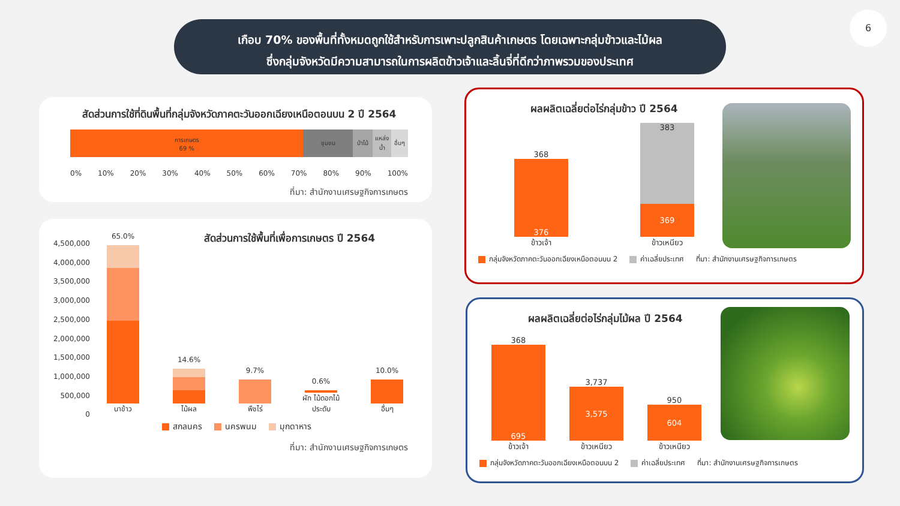เกือบ 70% ของพื้นที่ทั้งหมดถูกใช้สำหรับการเพาะปลูกสินค้าเกษตร โดยเฉพาะกลุ่มข้าวและไม้ผล
ซึ่งกลุ่มจังหวัดมีความสามารถในการผลิตข้าวเจ้าและลิ้นจี่ที่ดีกว่าภาพรวมของประเทศ
6
สัดส่วนการใช้ที่ดินพื้นที่กลุ่มจังหวัดภาคตะวันออกเฉียงเหนือตอนบน 2 ปี 2564
การเกษตร
69 %
ชุมชน ป่าไม้ แหล่งน้ำ อื่นๆ
0% 10% 20% 30% 40% 50% 60% 70% 80% 90% 100%
ที่มา: สำนักงานเศรษฐกิจการเกษตร
สัดส่วนการใช้พื้นที่เพื่อการเกษตร ปี 2564
4,500,000
4,000,000
3,500,000
3,000,000
2,500,000
2,000,000
1,500,000
1,000,000
500,000
0
65.0%
นาข้าว
14.6%
ไม้ผล
9.7%
พืชไร่
0.6%
ผัก ไม้ดอกไม้ประดับ
10.0%
อื่นๆ
สกลนคร นครพนม มุกดาหาร
ที่มา: สำนักงานเศรษฐกิจการเกษตร
ผลผลิตเฉลี่ยต่อไร่กลุ่มข้าว ปี 2564
368
376
ข้าวเจ้า
383
369
ข้าวเหนียว
กลุ่มจังหวัดภาคตะวันออกเฉียงเหนือตอนบน 2 ค่าเฉลี่ยประเทศ ที่มา: สำนักงานเศรษฐกิจการเกษตร
ผลผลิตเฉลี่ยต่อไร่กลุ่มไม้ผล ปี 2564
368
695
ข้าวเจ้า
3,737
3,575
ข้าวเหนียว
950
604
ข้าวเหนียว
กลุ่มจังหวัดภาคตะวันออกเฉียงเหนือตอนบน 2 ค่าเฉลี่ยประเทศ ที่มา: สำนักงานเศรษฐกิจการเกษตร